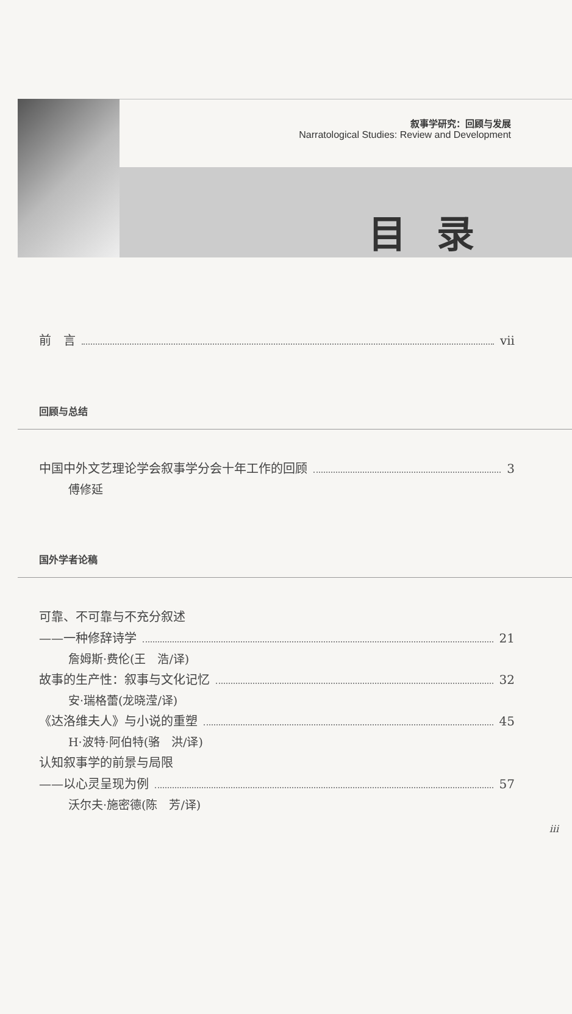叙事学研究：回顾与发展
Narratological Studies: Review and Development
目录
前　言 vii
回顾与总结
中国中外文艺理论学会叙事学分会十年工作的回顾 3
傅修延
国外学者论稿
可靠、不可靠与不充分叙述
——一种修辞诗学 21
詹姆斯·费伦(王　浩/译)
故事的生产性：叙事与文化记忆 32
安·瑞格蕾(龙晓滢/译)
《达洛维夫人》与小说的重塑 45
H·波特·阿伯特(骆　洪/译)
认知叙事学的前景与局限
——以心灵呈现为例 57
沃尔夫·施密德(陈　芳/译)
iii